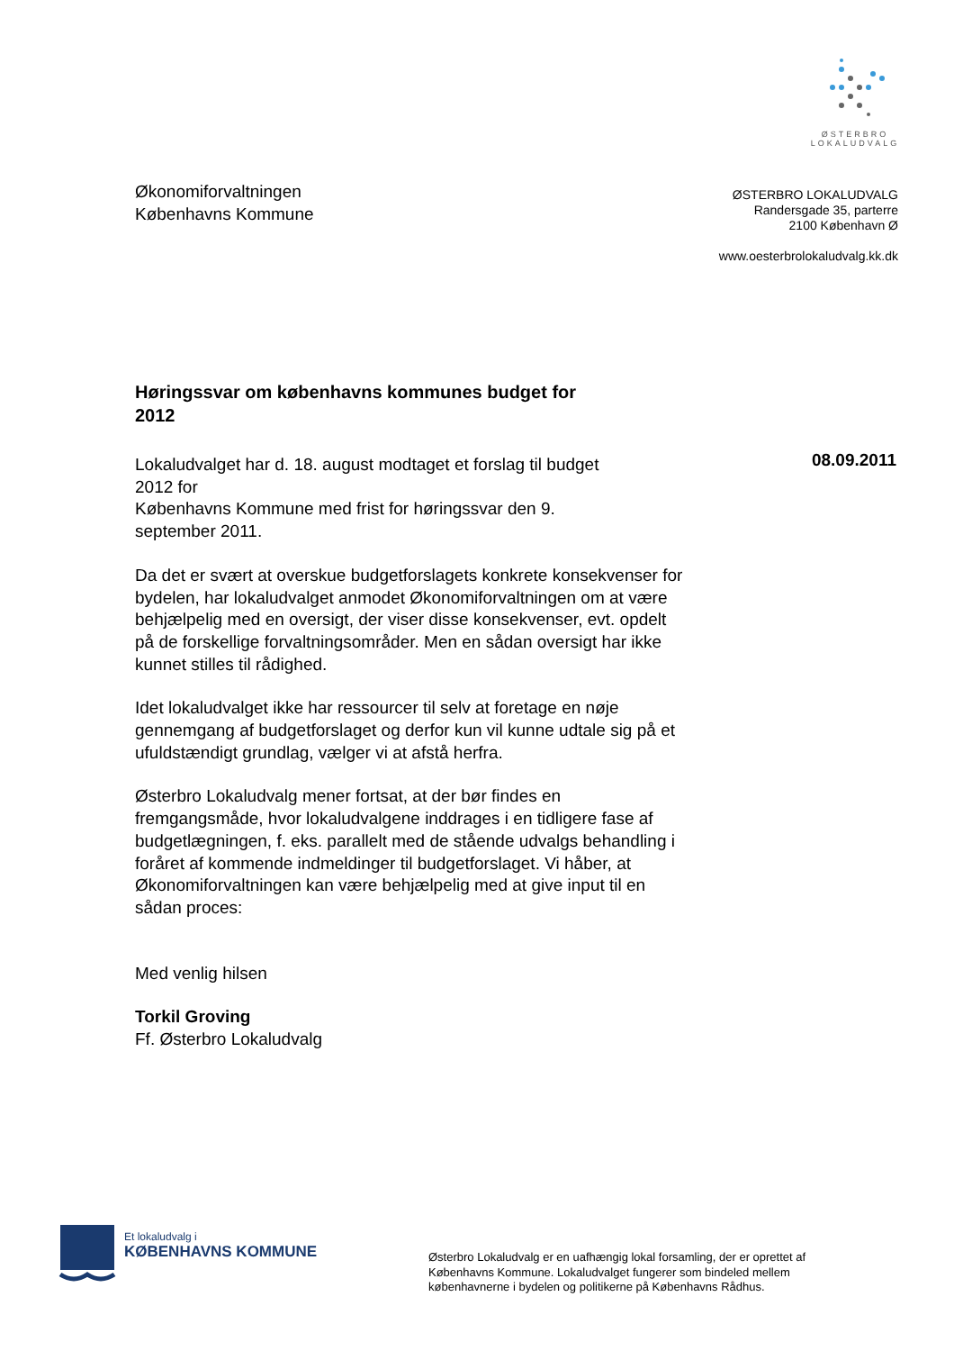ØSTERBRO
LOKALUDVALG
Økonomiforvaltningen
Københavns Kommune
ØSTERBRO LOKALUDVALG
Randersgade 35, parterre
2100 København Ø
www.oesterbrolokaludvalg.kk.dk
08.09.2011
Høringssvar om københavns kommunes budget for 2012
Lokaludvalget har d. 18. august modtaget et forslag til budget
2012 for
Københavns Kommune med frist for høringssvar den 9.
september 2011.
Da det er svært at overskue budgetforslagets konkrete konsekvenser for bydelen, har lokaludvalget anmodet Økonomiforvaltningen om at være behjælpelig med en oversigt, der viser disse konsekvenser, evt. opdelt på de forskellige forvaltningsområder. Men en sådan oversigt har ikke kunnet stilles til rådighed.
Idet lokaludvalget ikke har ressourcer til selv at foretage en nøje gennemgang af budgetforslaget og derfor kun vil kunne udtale sig på et ufuldstændigt grundlag, vælger vi at afstå herfra.
Østerbro Lokaludvalg mener fortsat, at der bør findes en fremgangsmåde, hvor lokaludvalgene inddrages i en tidligere fase af budgetlægningen, f. eks. parallelt med de stående udvalgs behandling i foråret af kommende indmeldinger til budgetforslaget. Vi håber, at Økonomiforvaltningen kan være behjælpelig med at give input til en sådan proces:
Med venlig hilsen
Torkil Groving
Ff. Østerbro Lokaludvalg
Et lokaludvalg i
KØBENHAVNS KOMMUNE
Østerbro Lokaludvalg er en uafhængig lokal forsamling, der er oprettet af Københavns Kommune. Lokaludvalget fungerer som bindeled mellem københavnerne i bydelen og politikerne på Københavns Rådhus.